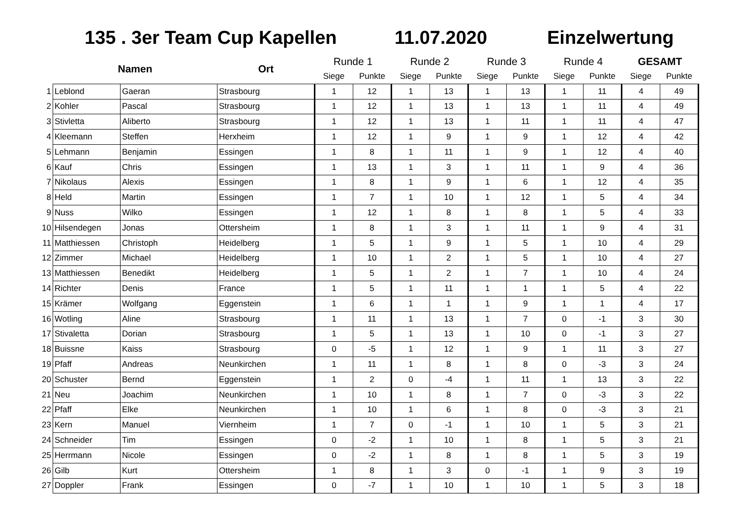135 . 3er Team Cup Kapellen 11.07.2020 Einzelwertung
| | Namen | | Ort | Runde 1 | | Runde 2 | | Runde 3 | | Runde 4 | | GESAMT | |
| --- | --- | --- | --- | --- | --- | --- | --- | --- | --- | --- | --- | --- | --- |
| | | | | Siege | Punkte | Siege | Punkte | Siege | Punkte | Siege | Punkte | Siege | Punkte |
| 1 | Leblond | Gaeran | Strasbourg | 1 | 12 | 1 | 13 | 1 | 13 | 1 | 11 | 4 | 49 |
| 2 | Kohler | Pascal | Strasbourg | 1 | 12 | 1 | 13 | 1 | 13 | 1 | 11 | 4 | 49 |
| 3 | Stivletta | Aliberto | Strasbourg | 1 | 12 | 1 | 13 | 1 | 11 | 1 | 11 | 4 | 47 |
| 4 | Kleemann | Steffen | Herxheim | 1 | 12 | 1 | 9 | 1 | 9 | 1 | 12 | 4 | 42 |
| 5 | Lehmann | Benjamin | Essingen | 1 | 8 | 1 | 11 | 1 | 9 | 1 | 12 | 4 | 40 |
| 6 | Kauf | Chris | Essingen | 1 | 13 | 1 | 3 | 1 | 11 | 1 | 9 | 4 | 36 |
| 7 | Nikolaus | Alexis | Essingen | 1 | 8 | 1 | 9 | 1 | 6 | 1 | 12 | 4 | 35 |
| 8 | Held | Martin | Essingen | 1 | 7 | 1 | 10 | 1 | 12 | 1 | 5 | 4 | 34 |
| 9 | Nuss | Wilko | Essingen | 1 | 12 | 1 | 8 | 1 | 8 | 1 | 5 | 4 | 33 |
| 10 | Hilsendegen | Jonas | Ottersheim | 1 | 8 | 1 | 3 | 1 | 11 | 1 | 9 | 4 | 31 |
| 11 | Matthiessen | Christoph | Heidelberg | 1 | 5 | 1 | 9 | 1 | 5 | 1 | 10 | 4 | 29 |
| 12 | Zimmer | Michael | Heidelberg | 1 | 10 | 1 | 2 | 1 | 5 | 1 | 10 | 4 | 27 |
| 13 | Matthiessen | Benedikt | Heidelberg | 1 | 5 | 1 | 2 | 1 | 7 | 1 | 10 | 4 | 24 |
| 14 | Richter | Denis | France | 1 | 5 | 1 | 11 | 1 | 1 | 1 | 5 | 4 | 22 |
| 15 | Krämer | Wolfgang | Eggenstein | 1 | 6 | 1 | 1 | 1 | 9 | 1 | 1 | 4 | 17 |
| 16 | Wotling | Aline | Strasbourg | 1 | 11 | 1 | 13 | 1 | 7 | 0 | -1 | 3 | 30 |
| 17 | Stivaletta | Dorian | Strasbourg | 1 | 5 | 1 | 13 | 1 | 10 | 0 | -1 | 3 | 27 |
| 18 | Buissne | Kaiss | Strasbourg | 0 | -5 | 1 | 12 | 1 | 9 | 1 | 11 | 3 | 27 |
| 19 | Pfaff | Andreas | Neunkirchen | 1 | 11 | 1 | 8 | 1 | 8 | 0 | -3 | 3 | 24 |
| 20 | Schuster | Bernd | Eggenstein | 1 | 2 | 0 | -4 | 1 | 11 | 1 | 13 | 3 | 22 |
| 21 | Neu | Joachim | Neunkirchen | 1 | 10 | 1 | 8 | 1 | 7 | 0 | -3 | 3 | 22 |
| 22 | Pfaff | Elke | Neunkirchen | 1 | 10 | 1 | 6 | 1 | 8 | 0 | -3 | 3 | 21 |
| 23 | Kern | Manuel | Viernheim | 1 | 7 | 0 | -1 | 1 | 10 | 1 | 5 | 3 | 21 |
| 24 | Schneider | Tim | Essingen | 0 | -2 | 1 | 10 | 1 | 8 | 1 | 5 | 3 | 21 |
| 25 | Herrmann | Nicole | Essingen | 0 | -2 | 1 | 8 | 1 | 8 | 1 | 5 | 3 | 19 |
| 26 | Gilb | Kurt | Ottersheim | 1 | 8 | 1 | 3 | 0 | -1 | 1 | 9 | 3 | 19 |
| 27 | Doppler | Frank | Essingen | 0 | -7 | 1 | 10 | 1 | 10 | 1 | 5 | 3 | 18 |